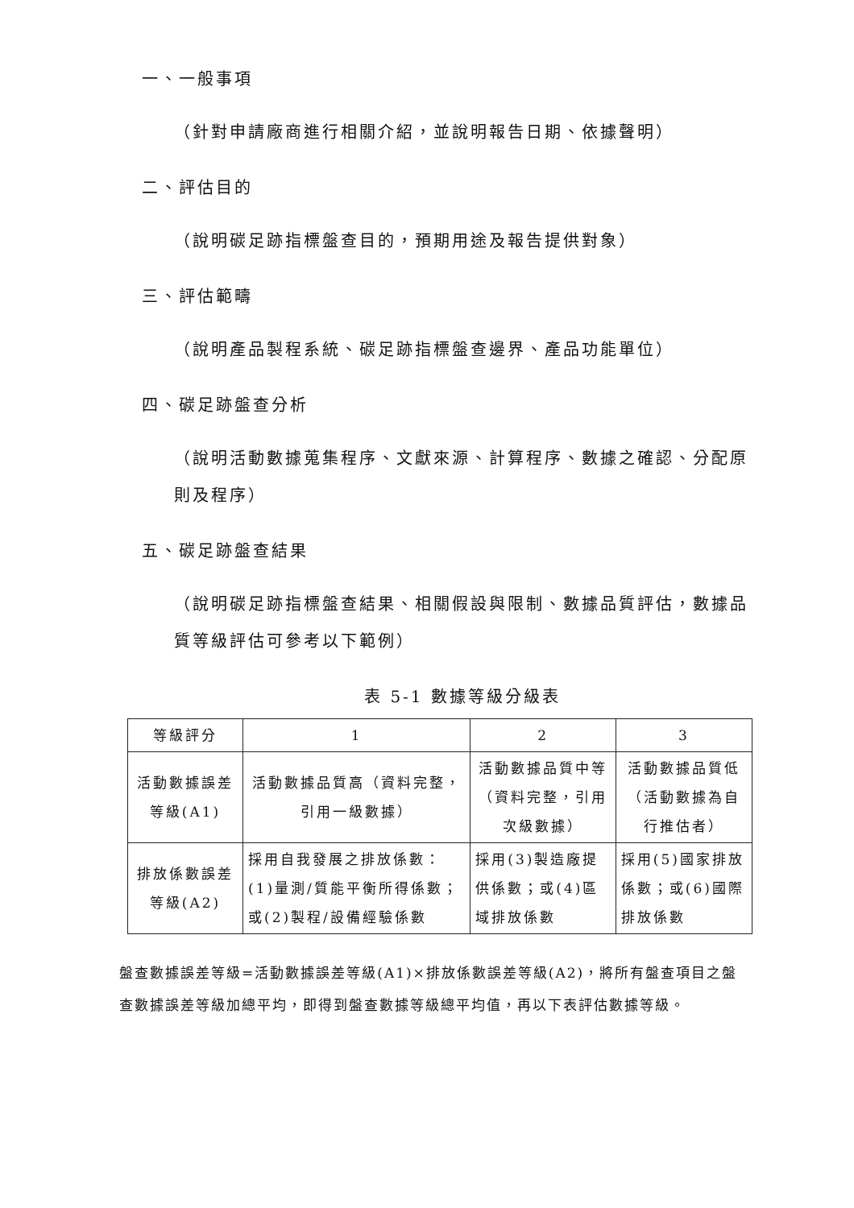一、一般事項
（針對申請廠商進行相關介紹，並說明報告日期、依據聲明）
二、評估目的
（說明碳足跡指標盤查目的，預期用途及報告提供對象）
三、評估範疇
（說明產品製程系統、碳足跡指標盤查邊界、產品功能單位）
四、碳足跡盤查分析
（說明活動數據蒐集程序、文獻來源、計算程序、數據之確認、分配原則及程序）
五、碳足跡盤查結果
（說明碳足跡指標盤查結果、相關假設與限制、數據品質評估，數據品質等級評估可參考以下範例）
表 5-1 數據等級分級表
| 等級評分 | 1 | 2 | 3 |
| --- | --- | --- | --- |
| 活動數據誤差等級(A1) | 活動數據品質高（資料完整，引用一級數據） | 活動數據品質中等（資料完整，引用次級數據） | 活動數據品質低（活動數據為自行推估者） |
| 排放係數誤差等級(A2) | 採用自我發展之排放係數：(1)量測/質能平衡所得係數；或(2)製程/設備經驗係數 | 採用(3)製造廠提供係數；或(4)區域排放係數 | 採用(5)國家排放係數；或(6)國際排放係數 |
盤查數據誤差等級=活動數據誤差等級(A1)×排放係數誤差等級(A2)，將所有盤查項目之盤查數據誤差等級加總平均，即得到盤查數據等級總平均值，再以下表評估數據等級。